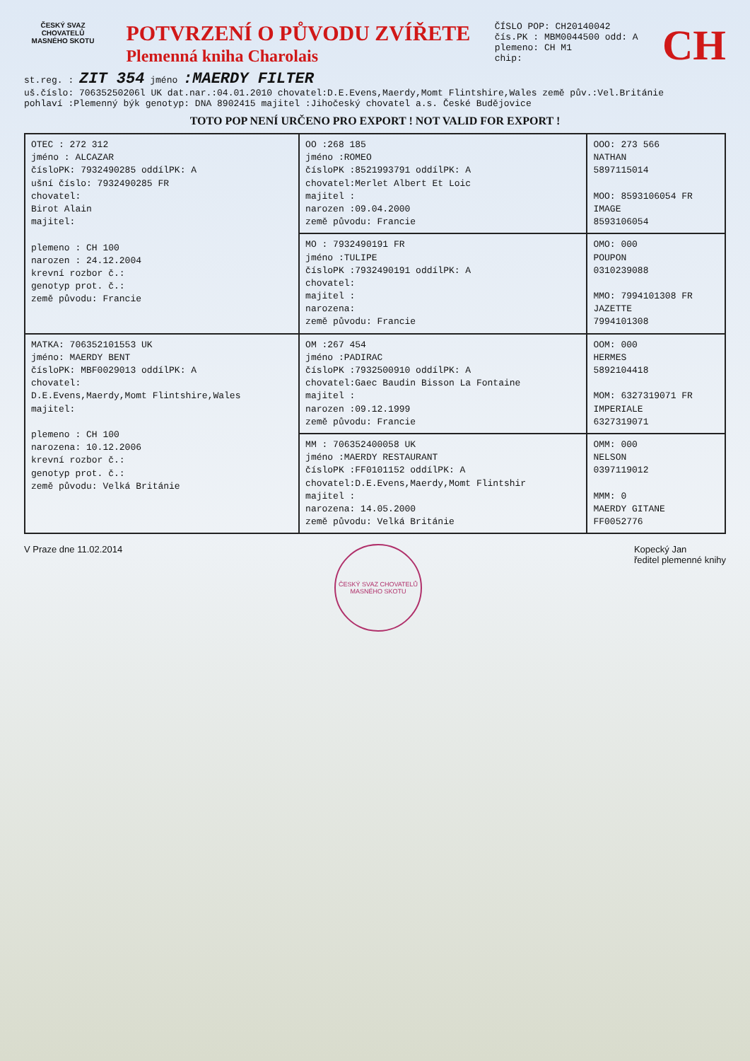ČESKÝ SVAZ CHOVATELŮ MASNÉHO SKOTU
POTVRZENÍ O PŮVODU ZVÍŘETE
Plemenná kniha Charolais
ČÍSLO POP: CH20140042
čís.PK : MBM0044500 odd: A
plemeno: CH M1
chip:
CH
st.reg. : ZIT 354 jméno :MAERDY FILTER
uš.číslo: 70635250206l UK dat.nar.:04.01.2010 chovatel:D.E.Evens,Maerdy,Momt Flintshire,Wales země pův.:Vel.Británie
pohlaví :Plemenný býk genotyp: DNA 8902415 majitel :Jihočeský chovatel a.s. České Budějovice
TOTO POP NENÍ URČENO PRO EXPORT ! NOT VALID FOR EXPORT !
| OTEC : 272 312 jméno : ALCAZAR čísloPK: 7932490285 oddílPK: A ušní číslo: 7932490285 FR chovatel: Birot Alain majitel: plemeno : CH 100 narozen : 24.12.2004 krevní rozbor č.: genotyp prot. č.: země původu: Francie | OO :268 185 jméno :ROMEO čísloPK :8521993791 oddílPK: A chovatel:Merlet Albert Et Loic majitel : narozen :09.04.2000 země původu: Francie | OOO: 273 566 NATHAN 5897115014 MOO: 8593106054 FR IMAGE 8593106054 |
| | MO : 7932490191 FR jméno :TULIPE čísloPK :7932490191 oddílPK: A chovatel: majitel : narozena: země původu: Francie | OMO: 000 POUPON 0310239088 MMO: 7994101308 FR JAZETTE 7994101308 |
| MATKA: 706352101553 UK jméno: MAERDY BENT čísloPK: MBF0029013 oddílPK: A chovatel: D.E.Evens,Maerdy,Momt Flintshire,Wales majitel: plemeno : CH 100 narozena: 10.12.2006 krevní rozbor č.: genotyp prot. č.: země původu: Velká Británie | OM :267 454 jméno :PADIRAC čísloPK :7932500910 oddílPK: A chovatel:Gaec Baudin Bisson La Fontaine majitel : narozen :09.12.1999 země původu: Francie | OOM: 000 HERMES 5892104418 MOM: 6327319071 FR IMPERIALE 6327319071 |
| | MM : 706352400058 UK jméno :MAERDY RESTAURANT čísloPK :FF0101152 oddílPK: A chovatel:D.E.Evens,Maerdy,Momt Flintshir majitel : narozena: 14.05.2000 země původu: Velká Británie | OMM: 000 NELSON 0397119012 MMM: 0 MAERDY GITANE FF0052776 |
V Praze dne 11.02.2014
ČESKÝ SVAZ CHOVATELŮ MASNÉHO SKOTU
Kopecký Jan
ředitel plemenné knihy